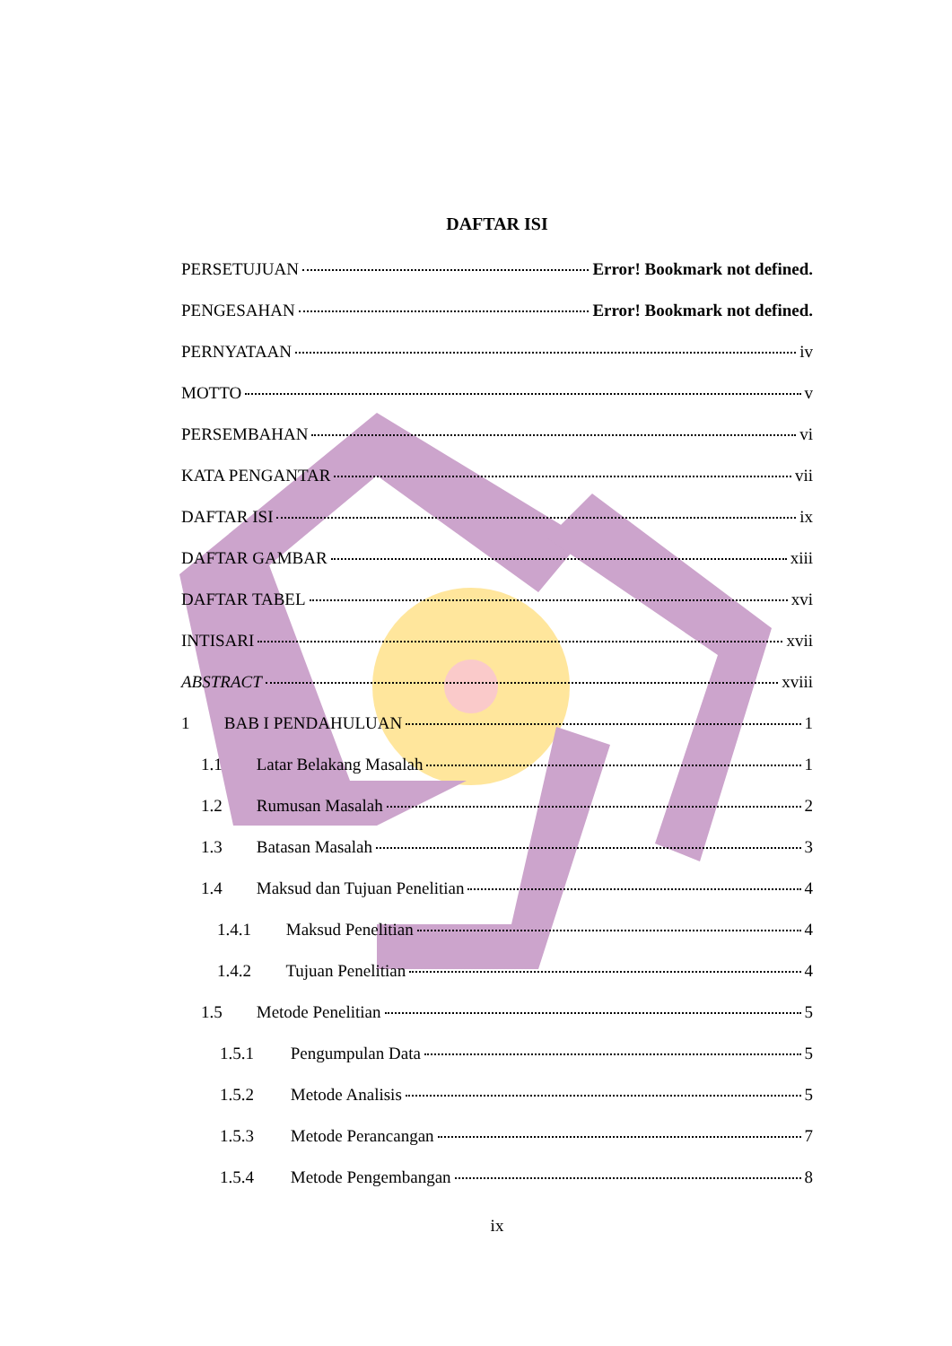DAFTAR ISI
PERSETUJUAN Error! Bookmark not defined.
PENGESAHAN Error! Bookmark not defined.
PERNYATAAN iv
MOTTO v
PERSEMBAHAN vi
KATA PENGANTAR vii
DAFTAR ISI ix
DAFTAR GAMBAR xiii
DAFTAR TABEL xvi
INTISARI xvii
ABSTRACT xviii
1 BAB I PENDAHULUAN 1
1.1 Latar Belakang Masalah 1
1.2 Rumusan Masalah 2
1.3 Batasan Masalah 3
1.4 Maksud dan Tujuan Penelitian 4
1.4.1 Maksud Penelitian 4
1.4.2 Tujuan Penelitian 4
1.5 Metode Penelitian 5
1.5.1 Pengumpulan Data 5
1.5.2 Metode Analisis 5
1.5.3 Metode Perancangan 7
1.5.4 Metode Pengembangan 8
ix